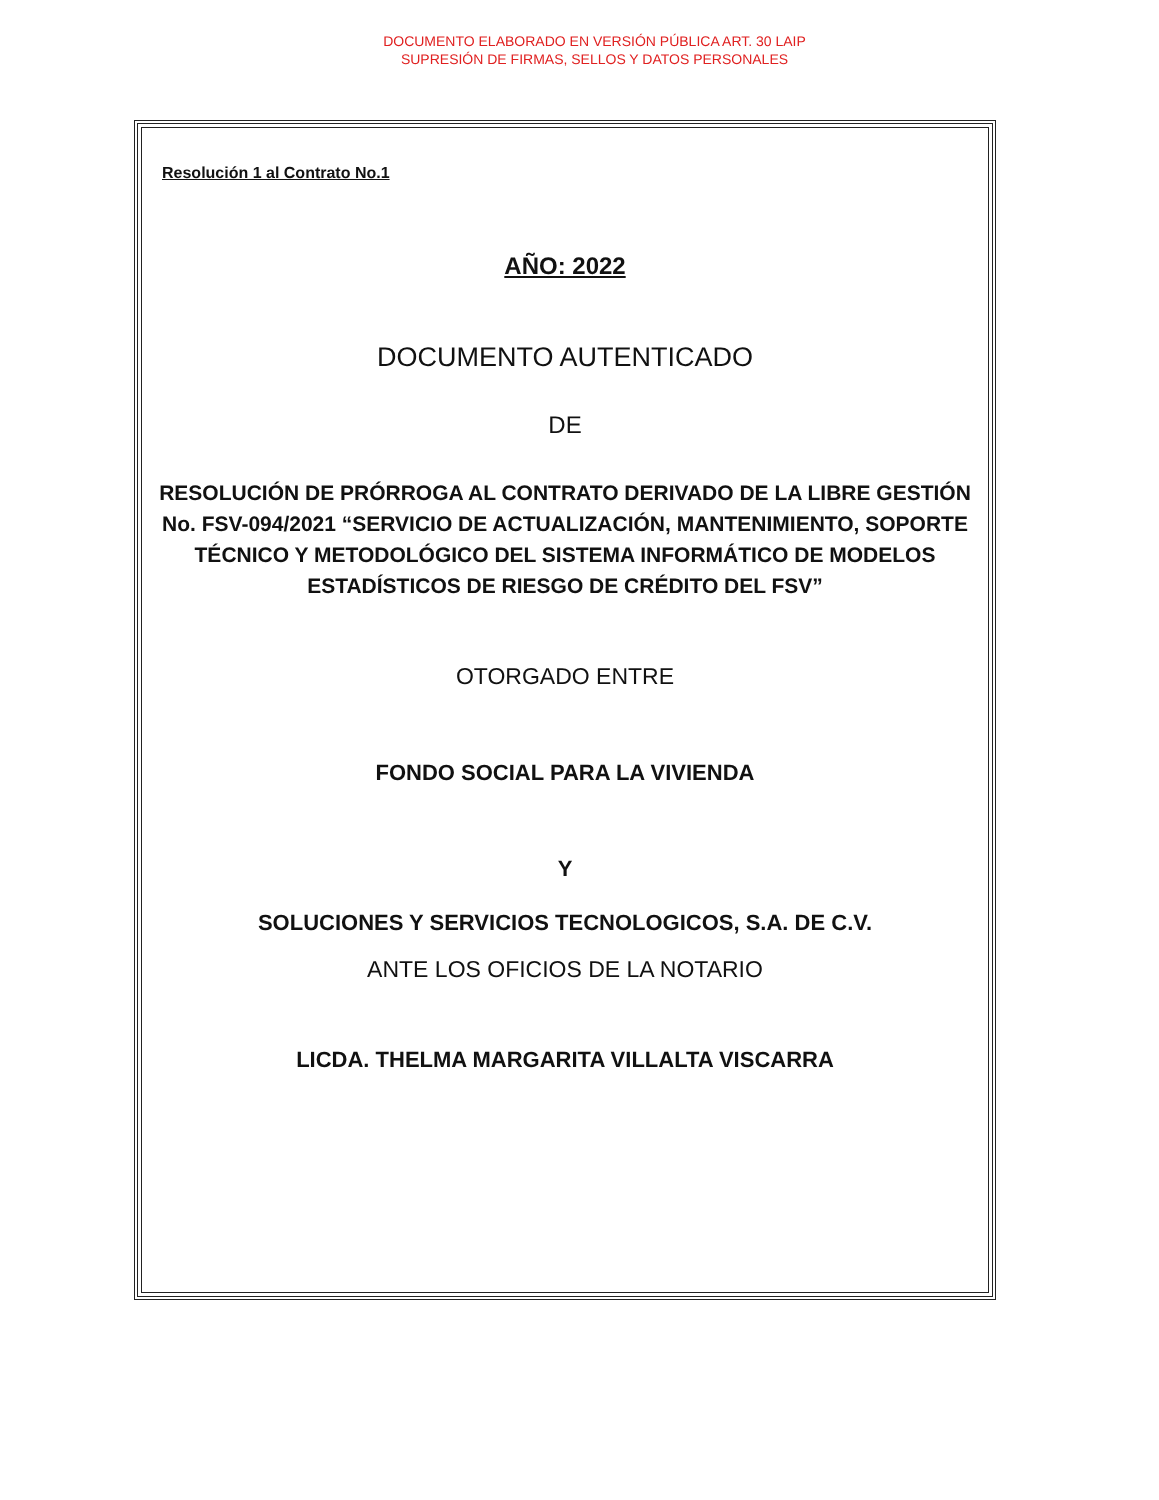DOCUMENTO ELABORADO EN VERSIÓN PÚBLICA ART. 30 LAIP
SUPRESIÓN DE FIRMAS, SELLOS Y DATOS PERSONALES
Resolución 1 al Contrato No.1
AÑO: 2022
DOCUMENTO AUTENTICADO
DE
RESOLUCIÓN DE PRÓRROGA AL CONTRATO DERIVADO DE LA LIBRE GESTIÓN No. FSV-094/2021 “SERVICIO DE ACTUALIZACIÓN, MANTENIMIENTO, SOPORTE TÉCNICO Y METODOLÓGICO DEL SISTEMA INFORMÁTICO DE MODELOS ESTADÍSTICOS DE RIESGO DE CRÉDITO DEL FSV”
OTORGADO ENTRE
FONDO SOCIAL PARA LA VIVIENDA
Y
SOLUCIONES Y SERVICIOS TECNOLOGICOS, S.A. DE C.V.
ANTE LOS OFICIOS DE LA NOTARIO
LICDA. THELMA MARGARITA VILLALTA VISCARRA